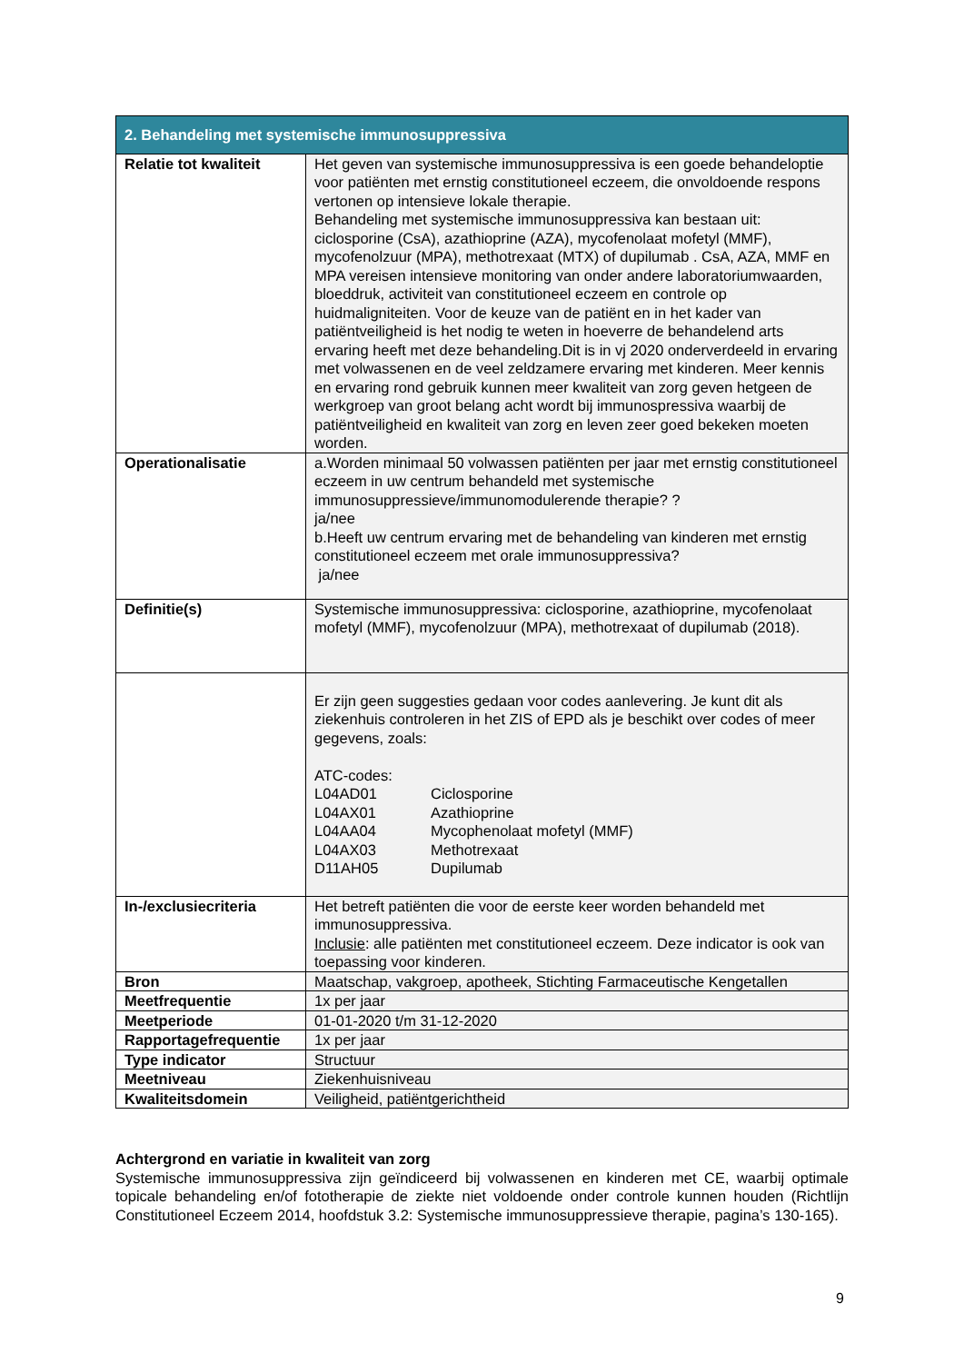| 2. Behandeling met systemische immunosuppressiva | |
| --- | --- |
| Relatie tot kwaliteit | Het geven van systemische immunosuppressiva is een goede behandeloptie voor patiënten met ernstig constitutioneel eczeem, die onvoldoende respons vertonen op intensieve lokale therapie. Behandeling met systemische immunosuppressiva kan bestaan uit: ciclosporine (CsA), azathioprine (AZA), mycofenolaat mofetyl (MMF), mycofenolzuur (MPA), methotrexaat (MTX) of dupilumab . CsA, AZA, MMF en MPA vereisen intensieve monitoring van onder andere laboratoriumwaarden, bloeddruk, activiteit van constitutioneel eczeem en controle op huidmaligniteiten. Voor de keuze van de patiënt en in het kader van patiëntveiligheid is het nodig te weten in hoeverre de behandelend arts ervaring heeft met deze behandeling.Dit is in vj 2020 onderverdeeld in ervaring met volwassenen en de veel zeldzamere ervaring met kinderen. Meer kennis en ervaring rond gebruik kunnen meer kwaliteit van zorg geven hetgeen de werkgroep van groot belang acht wordt bij immunospressiva waarbij de patiëntveiligheid en kwaliteit van zorg en leven zeer goed bekeken moeten worden. |
| Operationalisatie | a.Worden minimaal 50 volwassen patiënten per jaar met ernstig constitutioneel eczeem in uw centrum behandeld met systemische immunosuppressieve/immunomodulerende therapie? ? ja/nee b.Heeft uw centrum ervaring met de behandeling van kinderen met ernstig constitutioneel eczeem met orale immunosuppressiva? ja/nee |
| Definitie(s) | Systemische immunosuppressiva: ciclosporine, azathioprine, mycofenolaat mofetyl (MMF), mycofenolzuur (MPA), methotrexaat of dupilumab (2018). |
| | Er zijn geen suggesties gedaan voor codes aanlevering. Je kunt dit als ziekenhuis controleren in het ZIS of EPD als je beschikt over codes of meer gegevens, zoals: ATC-codes: / L04AD01 / Ciclosporine / / L04AX01 / Azathioprine / / L04AA04 / Mycophenolaat mofetyl (MMF) / / L04AX03 / Methotrexaat / / D11AH05 / Dupilumab / |
| In-/exclusiecriteria | Het betreft patiënten die voor de eerste keer worden behandeld met immunosuppressiva. Inclusie : alle patiënten met constitutioneel eczeem. Deze indicator is ook van toepassing voor kinderen. |
| Bron | Maatschap, vakgroep, apotheek, Stichting Farmaceutische Kengetallen |
| Meetfrequentie | 1x per jaar |
| Meetperiode | 01-01-2020 t/m 31-12-2020 |
| Rapportagefrequentie | 1x per jaar |
| Type indicator | Structuur |
| Meetniveau | Ziekenhuisniveau |
| Kwaliteitsdomein | Veiligheid, patiëntgerichtheid |
Achtergrond en variatie in kwaliteit van zorg
Systemische immunosuppressiva zijn geïndiceerd bij volwassenen en kinderen met CE, waarbij optimale topicale behandeling en/of fototherapie de ziekte niet voldoende onder controle kunnen houden (Richtlijn Constitutioneel Eczeem 2014, hoofdstuk 3.2: Systemische immunosuppressieve therapie, pagina’s 130-165).
9